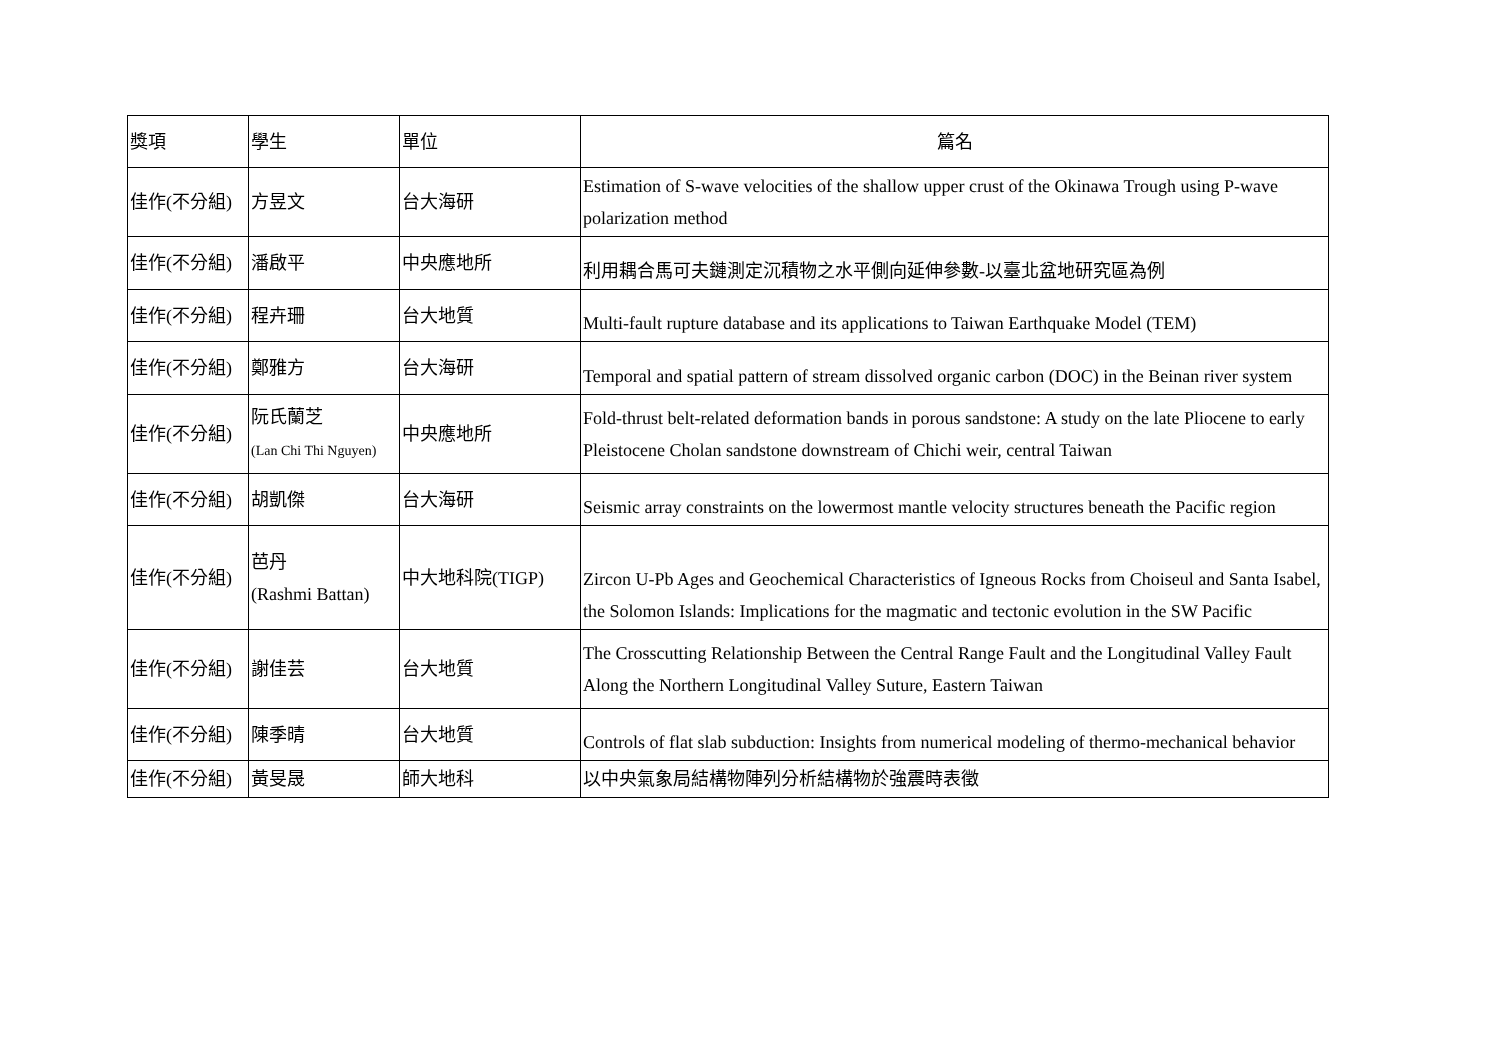| 獎項 | 學生 | 單位 | 篇名 |
| --- | --- | --- | --- |
| 佳作(不分組) | 方昱文 | 台大海研 | Estimation of S-wave velocities of the shallow upper crust of the Okinawa Trough using P-wave polarization method |
| 佳作(不分組) | 潘啟平 | 中央應地所 | 利用耦合馬可夫鏈測定沉積物之水平側向延伸參數-以臺北盆地研究區為例 |
| 佳作(不分組) | 程卉珊 | 台大地質 | Multi-fault rupture database and its applications to Taiwan Earthquake Model (TEM) |
| 佳作(不分組) | 鄭雅方 | 台大海研 | Temporal and spatial pattern of stream dissolved organic carbon (DOC) in the Beinan river system |
| 佳作(不分組) | 阮氏蘭芝 (Lan Chi Thi Nguyen) | 中央應地所 | Fold-thrust belt-related deformation bands in porous sandstone: A study on the late Pliocene to early Pleistocene Cholan sandstone downstream of Chichi weir, central Taiwan |
| 佳作(不分組) | 胡凱傑 | 台大海研 | Seismic array constraints on the lowermost mantle velocity structures beneath the Pacific region |
| 佳作(不分組) | 芭丹 (Rashmi Battan) | 中大地科院(TIGP) | Zircon U-Pb Ages and Geochemical Characteristics of Igneous Rocks from Choiseul and Santa Isabel, the Solomon Islands: Implications for the magmatic and tectonic evolution in the SW Pacific |
| 佳作(不分組) | 謝佳芸 | 台大地質 | The Crosscutting Relationship Between the Central Range Fault and the Longitudinal Valley Fault Along the Northern Longitudinal Valley Suture, Eastern Taiwan |
| 佳作(不分組) | 陳季晴 | 台大地質 | Controls of flat slab subduction: Insights from numerical modeling of thermo-mechanical behavior |
| 佳作(不分組) | 黃旻晟 | 師大地科 | 以中央氣象局結構物陣列分析結構物於強震時表徵 |